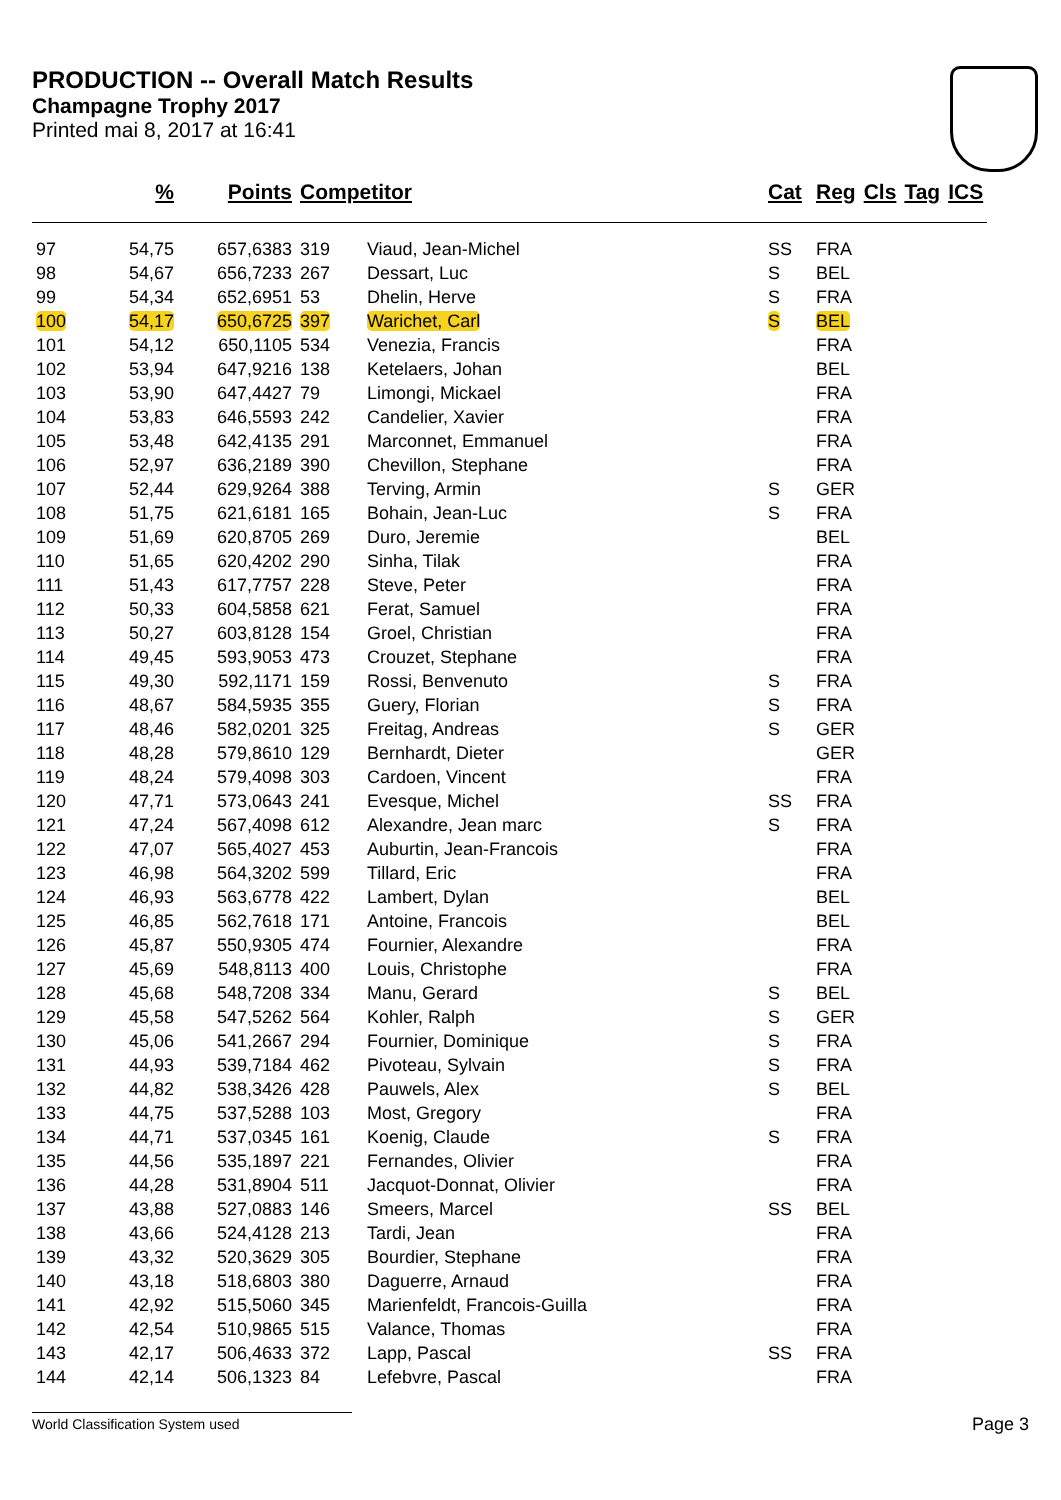PRODUCTION -- Overall Match Results
Champagne Trophy 2017
Printed mai 8, 2017 at 16:41
| | % | Points | Competitor | | Cat | Reg | Cls | Tag | ICS |
| --- | --- | --- | --- | --- | --- | --- | --- | --- | --- |
| 97 | 54,75 | 657,6383 | 319 | Viaud, Jean-Michel | SS | FRA | | | |
| 98 | 54,67 | 656,7233 | 267 | Dessart, Luc | S | BEL | | | |
| 99 | 54,34 | 652,6951 | 53 | Dhelin, Herve | S | FRA | | | |
| 100 | 54,17 | 650,6725 | 397 | Warichet, Carl | S | BEL | | | |
| 101 | 54,12 | 650,1105 | 534 | Venezia, Francis | | FRA | | | |
| 102 | 53,94 | 647,9216 | 138 | Ketelaers, Johan | | BEL | | | |
| 103 | 53,90 | 647,4427 | 79 | Limongi, Mickael | | FRA | | | |
| 104 | 53,83 | 646,5593 | 242 | Candelier, Xavier | | FRA | | | |
| 105 | 53,48 | 642,4135 | 291 | Marconnet, Emmanuel | | FRA | | | |
| 106 | 52,97 | 636,2189 | 390 | Chevillon, Stephane | | FRA | | | |
| 107 | 52,44 | 629,9264 | 388 | Terving, Armin | S | GER | | | |
| 108 | 51,75 | 621,6181 | 165 | Bohain, Jean-Luc | S | FRA | | | |
| 109 | 51,69 | 620,8705 | 269 | Duro, Jeremie | | BEL | | | |
| 110 | 51,65 | 620,4202 | 290 | Sinha, Tilak | | FRA | | | |
| 111 | 51,43 | 617,7757 | 228 | Steve, Peter | | FRA | | | |
| 112 | 50,33 | 604,5858 | 621 | Ferat, Samuel | | FRA | | | |
| 113 | 50,27 | 603,8128 | 154 | Groel, Christian | | FRA | | | |
| 114 | 49,45 | 593,9053 | 473 | Crouzet, Stephane | | FRA | | | |
| 115 | 49,30 | 592,1171 | 159 | Rossi, Benvenuto | S | FRA | | | |
| 116 | 48,67 | 584,5935 | 355 | Guery, Florian | S | FRA | | | |
| 117 | 48,46 | 582,0201 | 325 | Freitag, Andreas | S | GER | | | |
| 118 | 48,28 | 579,8610 | 129 | Bernhardt, Dieter | | GER | | | |
| 119 | 48,24 | 579,4098 | 303 | Cardoen, Vincent | | FRA | | | |
| 120 | 47,71 | 573,0643 | 241 | Evesque, Michel | SS | FRA | | | |
| 121 | 47,24 | 567,4098 | 612 | Alexandre, Jean marc | S | FRA | | | |
| 122 | 47,07 | 565,4027 | 453 | Auburtin, Jean-Francois | | FRA | | | |
| 123 | 46,98 | 564,3202 | 599 | Tillard, Eric | | FRA | | | |
| 124 | 46,93 | 563,6778 | 422 | Lambert, Dylan | | BEL | | | |
| 125 | 46,85 | 562,7618 | 171 | Antoine, Francois | | BEL | | | |
| 126 | 45,87 | 550,9305 | 474 | Fournier, Alexandre | | FRA | | | |
| 127 | 45,69 | 548,8113 | 400 | Louis, Christophe | | FRA | | | |
| 128 | 45,68 | 548,7208 | 334 | Manu, Gerard | S | BEL | | | |
| 129 | 45,58 | 547,5262 | 564 | Kohler, Ralph | S | GER | | | |
| 130 | 45,06 | 541,2667 | 294 | Fournier, Dominique | S | FRA | | | |
| 131 | 44,93 | 539,7184 | 462 | Pivoteau, Sylvain | S | FRA | | | |
| 132 | 44,82 | 538,3426 | 428 | Pauwels, Alex | S | BEL | | | |
| 133 | 44,75 | 537,5288 | 103 | Most, Gregory | | FRA | | | |
| 134 | 44,71 | 537,0345 | 161 | Koenig, Claude | S | FRA | | | |
| 135 | 44,56 | 535,1897 | 221 | Fernandes, Olivier | | FRA | | | |
| 136 | 44,28 | 531,8904 | 511 | Jacquot-Donnat, Olivier | | FRA | | | |
| 137 | 43,88 | 527,0883 | 146 | Smeers, Marcel | SS | BEL | | | |
| 138 | 43,66 | 524,4128 | 213 | Tardi, Jean | | FRA | | | |
| 139 | 43,32 | 520,3629 | 305 | Bourdier, Stephane | | FRA | | | |
| 140 | 43,18 | 518,6803 | 380 | Daguerre, Arnaud | | FRA | | | |
| 141 | 42,92 | 515,5060 | 345 | Marienfeldt, Francois-Guilla | | FRA | | | |
| 142 | 42,54 | 510,9865 | 515 | Valance, Thomas | | FRA | | | |
| 143 | 42,17 | 506,4633 | 372 | Lapp, Pascal | SS | FRA | | | |
| 144 | 42,14 | 506,1323 | 84 | Lefebvre, Pascal | | FRA | | | |
World Classification System used Page 3